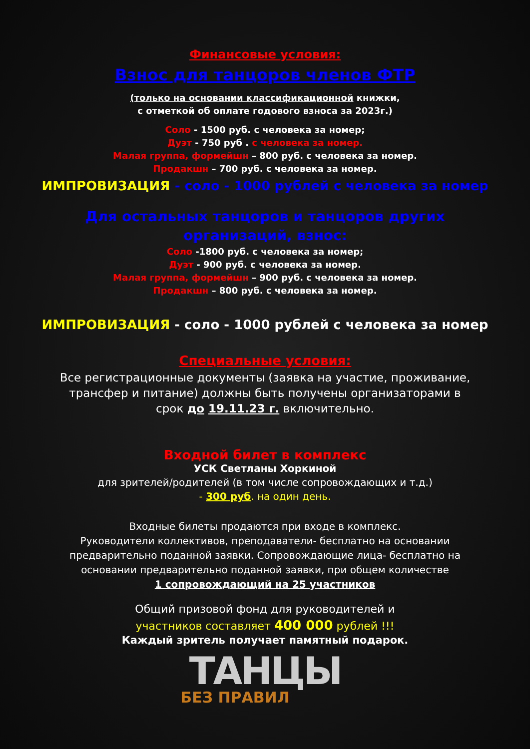Финансовые условия:
Взнос для танцоров членов ФТР
(только на основании классификационной книжки,
с отметкой об оплате годового взноса за 2023г.)
Соло - 1500 руб. с человека за номер;
Дуэт - 750 руб . с человека за номер.
Малая группа, формейшн – 800 руб. с человека за номер.
Продакшн – 700 руб. с человека за номер.
ИМПРОВИЗАЦИЯ - соло - 1000 рублей с человека за номер
Для остальных танцоров и танцоров других
организаций, взнос:
Соло -1800 руб. с человека за номер;
Дуэт - 900 руб. с человека за номер.
Малая группа, формейшн – 900 руб. с человека за номер.
Продакшн – 800 руб. с человека за номер.
ИМПРОВИЗАЦИЯ - соло - 1000 рублей с человека за номер
Специальные условия:
Все регистрационные документы (заявка на участие, проживание,
трансфер и питание) должны быть получены организаторами в
срок до 19.11.23 г. включительно.
Входной билет в комплекс
УСК Светланы Хоркиной
для зрителей/родителей (в том числе сопровождающих и т.д.)
- 300 руб. на один день.
Входные билеты продаются при входе в комплекс.
Руководители коллективов, преподаватели- бесплатно на основании
предварительно поданной заявки. Сопровождающие лица- бесплатно на
основании предварительно поданной заявки, при общем количестве
1 сопровождающий на 25 участников
Общий призовой фонд для руководителей и
участников составляет 400 000 рублей !!!
Каждый зритель получает памятный подарок.
ТАНЦЫ
БЕЗ ПРАВИЛ